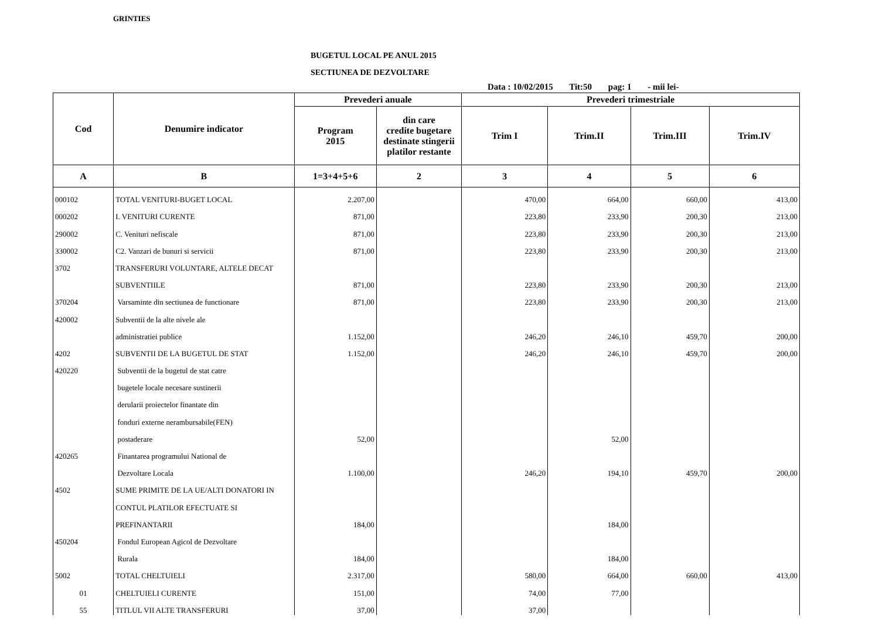GRINTIES
BUGETUL LOCAL PE ANUL 2015
SECTIUNEA DE DEZVOLTARE
Data : 10/02/2015 Tit:50 pag: 1 - mii lei-
| Cod | Denumire indicator | Prevederi anuale | | Prevederi trimestriale | | | |
| --- | --- | --- | --- | --- | --- | --- | --- |
| | | Program 2015 | din care credite bugetare destinate stingerii platilor restante | Trim I | Trim.II | Trim.III | Trim.IV |
| A | B | 1=3+4+5+6 | 2 | 3 | 4 | 5 | 6 |
| 000102 | TOTAL VENITURI-BUGET LOCAL | 2.207,00 | | 470,00 | 664,00 | 660,00 | 413,00 |
| 000202 | I. VENITURI CURENTE | 871,00 | | 223,80 | 233,90 | 200,30 | 213,00 |
| 290002 | C. Venituri nefiscale | 871,00 | | 223,80 | 233,90 | 200,30 | 213,00 |
| 330002 | C2. Vanzari de bunuri si servicii | 871,00 | | 223,80 | 233,90 | 200,30 | 213,00 |
| 3702 | TRANSFERURI VOLUNTARE, ALTELE DECAT | | | | | | |
| | SUBVENTIILE | 871,00 | | 223,80 | 233,90 | 200,30 | 213,00 |
| 370204 | Varsaminte din sectiunea de functionare | 871,00 | | 223,80 | 233,90 | 200,30 | 213,00 |
| 420002 | Subventii de la alte nivele ale | | | | | | |
| | administratiei publice | 1.152,00 | | 246,20 | 246,10 | 459,70 | 200,00 |
| 4202 | SUBVENTII DE LA BUGETUL DE STAT | 1.152,00 | | 246,20 | 246,10 | 459,70 | 200,00 |
| 420220 | Subventii de la bugetul de stat catre | | | | | | |
| | bugetele locale necesare sustinerii | | | | | | |
| | derularii proiectelor finantate din | | | | | | |
| | fonduri externe nerambursabile(FEN) | | | | | | |
| | postaderare | 52,00 | | | 52,00 | | |
| 420265 | Finantarea programului National de | | | | | | |
| | Dezvoltare Locala | 1.100,00 | | 246,20 | 194,10 | 459,70 | 200,00 |
| 4502 | SUME PRIMITE DE LA UE/ALTI DONATORI IN | | | | | | |
| | CONTUL PLATILOR EFECTUATE SI | | | | | | |
| | PREFINANTARII | 184,00 | | | 184,00 | | |
| 450204 | Fondul European Agicol de Dezvoltare | | | | | | |
| | Rurala | 184,00 | | | 184,00 | | |
| 5002 | TOTAL CHELTUIELI | 2.317,00 | | 580,00 | 664,00 | 660,00 | 413,00 |
| 01 | CHELTUIELI CURENTE | 151,00 | | 74,00 | 77,00 | | |
| 55 | TITLUL VII ALTE TRANSFERURI | 37,00 | | 37,00 | | | |